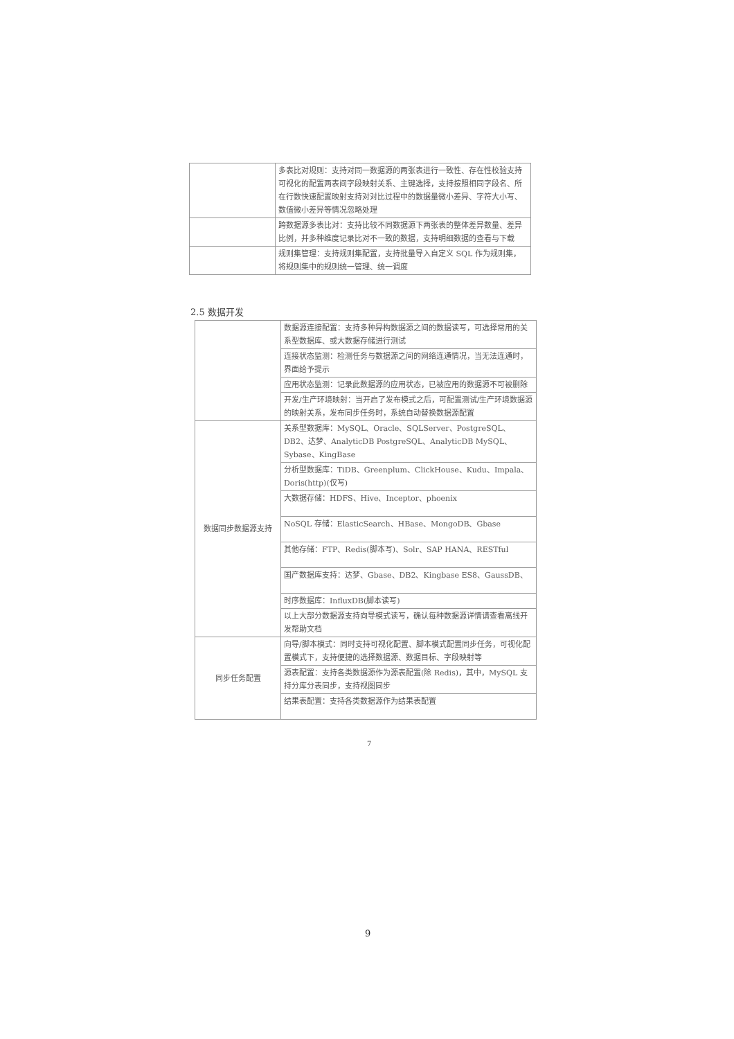| | 多表比对规则：支持对同一数据源的两张表进行一致性、存在性校验支持可视化的配置两表间字段映射关系、主键选择，支持按照相同字段名、所在行数快速配置映射支持对对比过程中的数据量微小差异、字符大小写、数值微小差异等情况忽略处理 |
| | 跨数据源多表比对：支持比较不同数据源下两张表的整体差异数量、差异比例，并多种维度记录比对不一致的数据，支持明细数据的查看与下载 |
| | 规则集管理：支持规则集配置，支持批量导入自定义 SQL 作为规则集，将规则集中的规则统一管理、统一调度 |
2.5 数据开发
| | 数据源连接配置：支持多种异构数据源之间的数据读写，可选择常用的关系型数据库、或大数据存储进行测试 |
| | 连接状态监测：检测任务与数据源之间的网络连通情况，当无法连通时，界面给予提示 |
| | 应用状态监测：记录此数据源的应用状态，已被应用的数据源不可被删除 |
| | 开发/生产环境映射：当开启了发布模式之后，可配置测试/生产环境数据源的映射关系，发布同步任务时，系统自动替换数据源配置 |
| 数据同步数据源支持 | 关系型数据库：MySQL、Oracle、SQLServer、PostgreSQL、DB2、达梦、AnalyticDB PostgreSQL、AnalyticDB MySQL、Sybase、KingBase |
| | 分析型数据库：TiDB、Greenplum、ClickHouse、Kudu、Impala、Doris(http)(仅写) |
| | 大数据存储：HDFS、Hive、Inceptor、phoenix |
| | NoSQL 存储：ElasticSearch、HBase、MongoDB、Gbase |
| | 其他存储：FTP、Redis(脚本写)、Solr、SAP HANA、RESTful |
| | 国产数据库支持：达梦、Gbase、DB2、Kingbase ES8、GaussDB、 |
| | 时序数据库：InfluxDB(脚本读写) |
| | 以上大部分数据源支持向导模式读写，确认每种数据源详情请查看离线开发帮助文档 |
| 同步任务配置 | 向导/脚本模式：同时支持可视化配置、脚本模式配置同步任务，可视化配置模式下，支持便捷的选择数据源、数据目标、字段映射等 |
| | 源表配置：支持各类数据源作为源表配置(除 Redis)，其中，MySQL 支持分库分表同步，支持视图同步 |
| | 结果表配置：支持各类数据源作为结果表配置 |
7
9